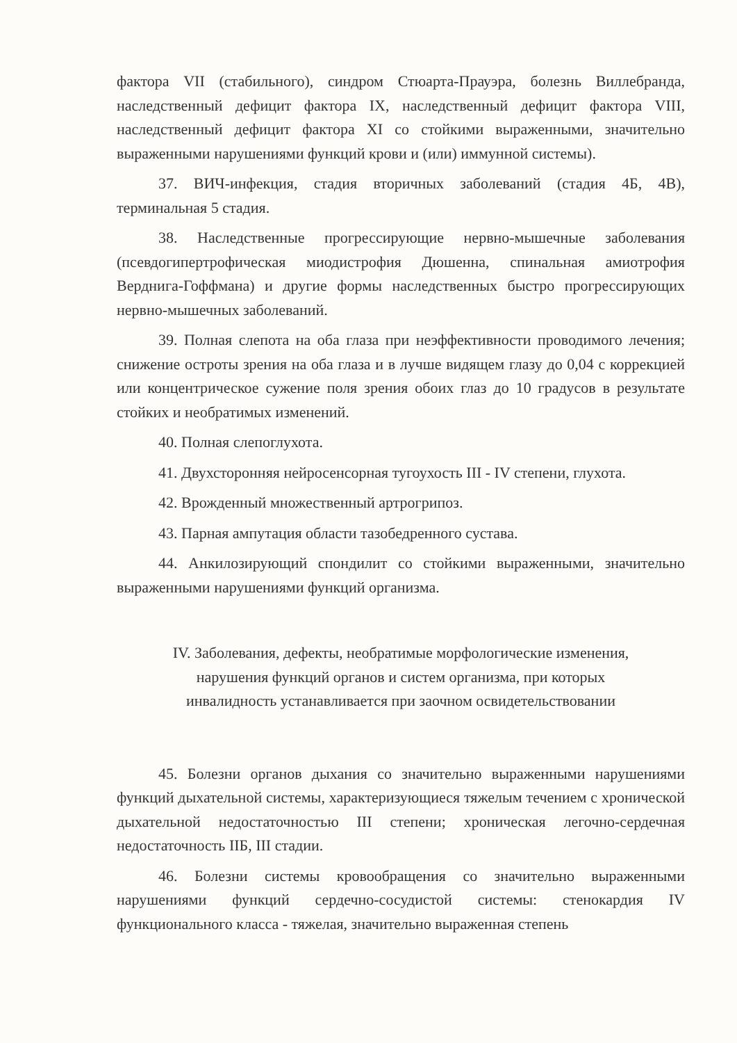фактора VII (стабильного), синдром Стюарта-Прауэра, болезнь Виллебранда, наследственный дефицит фактора IX, наследственный дефицит фактора VIII, наследственный дефицит фактора XI со стойкими выраженными, значительно выраженными нарушениями функций крови и (или) иммунной системы).
37. ВИЧ-инфекция, стадия вторичных заболеваний (стадия 4Б, 4В), терминальная 5 стадия.
38. Наследственные прогрессирующие нервно-мышечные заболевания (псевдогипертрофическая миодистрофия Дюшенна, спинальная амиотрофия Верднига-Гоффмана) и другие формы наследственных быстро прогрессирующих нервно-мышечных заболеваний.
39. Полная слепота на оба глаза при неэффективности проводимого лечения; снижение остроты зрения на оба глаза и в лучше видящем глазу до 0,04 с коррекцией или концентрическое сужение поля зрения обоих глаз до 10 градусов в результате стойких и необратимых изменений.
40. Полная слепоглухота.
41. Двухсторонняя нейросенсорная тугоухость III - IV степени, глухота.
42. Врожденный множественный артрогрипоз.
43. Парная ампутация области тазобедренного сустава.
44. Анкилозирующий спондилит со стойкими выраженными, значительно выраженными нарушениями функций организма.
IV. Заболевания, дефекты, необратимые морфологические изменения, нарушения функций органов и систем организма, при которых инвалидность устанавливается при заочном освидетельствовании
45. Болезни органов дыхания со значительно выраженными нарушениями функций дыхательной системы, характеризующиеся тяжелым течением с хронической дыхательной недостаточностью III степени; хроническая легочно-сердечная недостаточность IIБ, III стадии.
46. Болезни системы кровообращения со значительно выраженными нарушениями функций сердечно-сосудистой системы: стенокардия IV функционального класса - тяжелая, значительно выраженная степень